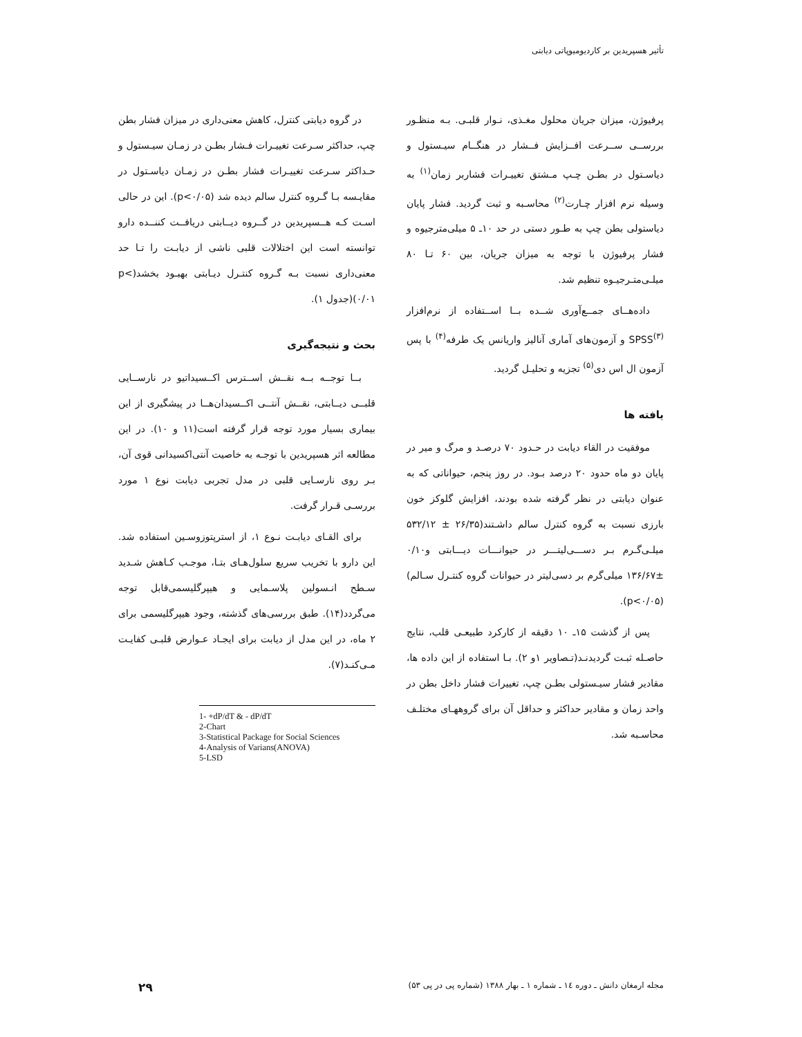تأثیر هسپریدین بر کاردیومیوپاتی دیابتی
پرفیوژن، میزان جریان محلول مغـذی، نـوار قلبـی. بـه منظـور بررســی ســرعت افــزایش فــشار در هنگــام سیـستول و دیاسـتول در بطـن چـپ مـشتق تغییـرات فشاربر زمان<sup>(۱)</sup> به وسیله نرم افزار چـارت<sup>(۲)</sup> محاسـبه و ثبت گردید. فشار پایان دیاستولی بطن چپ به طـور دستی در حد ۱۰ـ ۵ میلی‌مترجیوه و فشار پرفیوژن با توجه به میزان جریان، بین ۶۰ تـا ۸۰ میلـی‌متـرجیـوه تنظیم شد.
داده‌هــای جمــع‌آوری شــده بــا اســتفاده از نرم‌افزار SPSS<sup>(۳)</sup> و آزمون‌های آماری آنالیز واریانس یک طرفه<sup>(۴)</sup> با پس آزمون ال اس دی<sup>(۵)</sup> تجزیه و تحلیـل گردید.
یافته ها
موفقیت در القاء دیابت در حـدود ۷۰ درصـد و مرگ و میر در پایان دو ماه حدود ۲۰ درصد بـود. در روز پنجم، حیواناتی که به عنوان دیابتی در نظر گرفته شده بودند، افزایش گلوکز خون بارزی نسبت به گروه کنترل سالم داشـتند(۲۶/۳۵ ± ۵۳۲/۱۲ میلـی‌گـرم بـر دســـی‌لیتـــر در حیوانـــات دیـــابتی و۰/۱۰ ±۱۳۶/۶۷ میلی‌گرم بر دسی‌لیتر در حیوانات گروه کنتـرل سـالم) ‎.(p<۰/۰۵)
پس از گذشت ۱۵ـ ۱۰ دقیقه از کارکرد طبیعـی قلب، نتایج حاصـله ثبـت گردیدنـد(تـصاویر ۱و ۲). بـا استفاده از این داده ها، مقادیر فشار سیـستولی بطـن چپ، تغییرات فشار داخل بطن در واحد زمان و مقادیر حداکثر و حداقل آن برای گروههـای مختلـف محاسـبه شد.
در گروه دیابتی کنترل، کاهش معنی‌داری در میزان فشار بطن چپ، حداکثر سـرعت تغییـرات فـشار بطـن در زمـان سیـستول و حـداکثر سـرعت تغییـرات فشار بطـن در زمـان دیاسـتول در مقایـسه بـا گـروه کنترل سالم دیده شد (p<۰/۰۵). این در حالی اسـت کـه هــسپریدین در گــروه دیــابتی دریافــت کننــده دارو توانسته است این اختلالات قلبی ناشی از دیابـت را تـا حد معنی‌داری نسبت بـه گـروه کنتـرل دیـابتی بهبـود بخشد(p< ۰/۰۱)(جدول ۱).
بحث و نتیجه‌گیری
بــا توجــه بــه نقــش اســترس اکــسیداتیو در نارســایی قلبــی دیــابتی، نقــش آنتــی اکــسیدان‌هــا در پیشگیری از این بیماری بسیار مورد توجه قرار گرفته است(۱۱ و ۱۰). در این مطالعه اثر هسپریدین با توجـه به خاصیت آنتی‌اکسیدانی قوی آن، بـر روی نارسـایی قلبی در مدل تجربی دیابت نوع ۱ مورد بررسـی قـرار گرفت.
برای القـای دیابـت نـوع ۱، از استرپتوزوسـین استفاده شد. این دارو با تخریب سریع سلول‌هـای بتـا، موجـب کـاهش شـدید سـطح انـسولین پلاسـمایی و هیپرگلیسمی‌قابل توجه می‌گردد(۱۴). طبق بررسی‌های گذشته، وجود هیپرگلیسمی برای ۲ ماه، در این مدل از دیابت برای ایجـاد عـوارض قلبـی کفایـت مـی‌کنـد(۷).
1- +dP/dT & - dP/dT
2-Chart
3-Statistical Package for Social Sciences
4-Analysis of Varians(ANOVA)
5-LSD
مجله ارمغان دانش ـ دوره ۱٤ ـ شماره ۱ ـ بهار ۱۳۸۸ (شماره پی در پی ۵۳) ۲۹